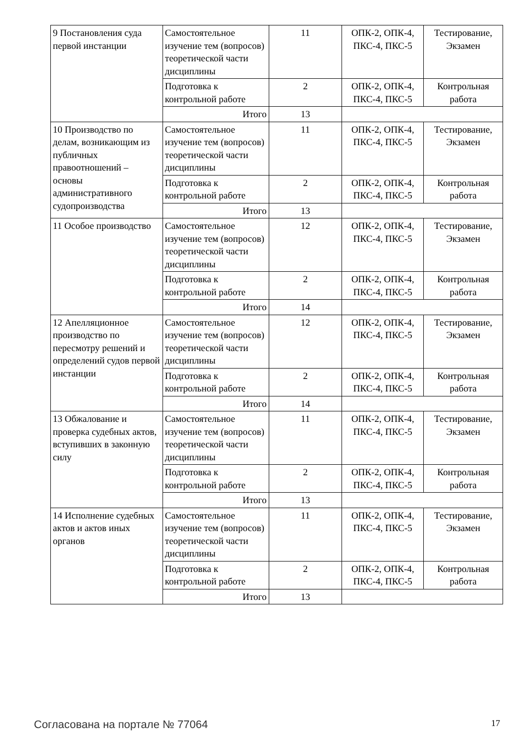| 9 Постановления суда первой инстанции | Самостоятельное изучение тем (вопросов) теоретической части дисциплины | 11 | ОПК-2, ОПК-4, ПКС-4, ПКС-5 | Тестирование, Экзамен |
| | Подготовка к контрольной работе | 2 | ОПК-2, ОПК-4, ПКС-4, ПКС-5 | Контрольная работа |
| | Итого | 13 | | |
| 10 Производство по делам, возникающим из публичных правоотношений – основы административного судопроизводства | Самостоятельное изучение тем (вопросов) теоретической части дисциплины | 11 | ОПК-2, ОПК-4, ПКС-4, ПКС-5 | Тестирование, Экзамен |
| | Подготовка к контрольной работе | 2 | ОПК-2, ОПК-4, ПКС-4, ПКС-5 | Контрольная работа |
| | Итого | 13 | | |
| 11 Особое производство | Самостоятельное изучение тем (вопросов) теоретической части дисциплины | 12 | ОПК-2, ОПК-4, ПКС-4, ПКС-5 | Тестирование, Экзамен |
| | Подготовка к контрольной работе | 2 | ОПК-2, ОПК-4, ПКС-4, ПКС-5 | Контрольная работа |
| | Итого | 14 | | |
| 12 Апелляционное производство по пересмотру решений и определений судов первой инстанции | Самостоятельное изучение тем (вопросов) теоретической части дисциплины | 12 | ОПК-2, ОПК-4, ПКС-4, ПКС-5 | Тестирование, Экзамен |
| | Подготовка к контрольной работе | 2 | ОПК-2, ОПК-4, ПКС-4, ПКС-5 | Контрольная работа |
| | Итого | 14 | | |
| 13 Обжалование и проверка судебных актов, вступивших в законную силу | Самостоятельное изучение тем (вопросов) теоретической части дисциплины | 11 | ОПК-2, ОПК-4, ПКС-4, ПКС-5 | Тестирование, Экзамен |
| | Подготовка к контрольной работе | 2 | ОПК-2, ОПК-4, ПКС-4, ПКС-5 | Контрольная работа |
| | Итого | 13 | | |
| 14 Исполнение судебных актов и актов иных органов | Самостоятельное изучение тем (вопросов) теоретической части дисциплины | 11 | ОПК-2, ОПК-4, ПКС-4, ПКС-5 | Тестирование, Экзамен |
| | Подготовка к контрольной работе | 2 | ОПК-2, ОПК-4, ПКС-4, ПКС-5 | Контрольная работа |
| | Итого | 13 | | |
Согласована на портале № 77064 17